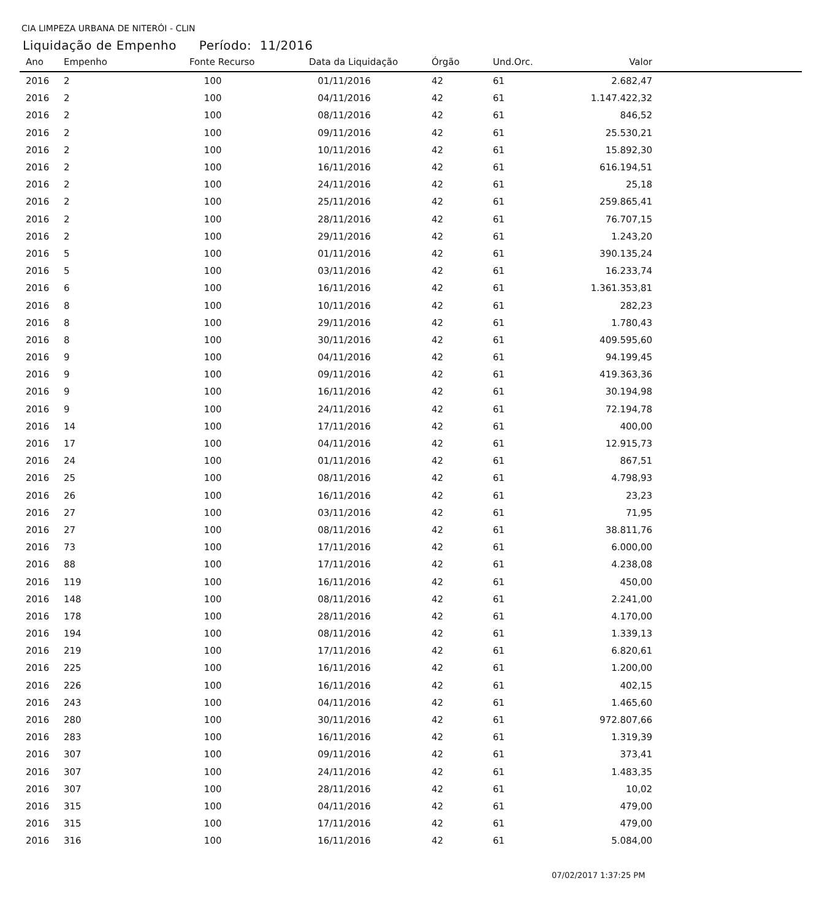CIA LIMPEZA URBANA DE NITERÓI - CLIN
Liquidação de Empenho Período: 11/2016
| Ano | Empenho | Fonte Recurso | Data da Liquidação | Órgão | Und.Orc. | Valor | |
| --- | --- | --- | --- | --- | --- | --- | --- |
| 2016 | 2 | 100 | 01/11/2016 | 42 | 61 | 2.682,47 | |
| 2016 | 2 | 100 | 04/11/2016 | 42 | 61 | 1.147.422,32 | |
| 2016 | 2 | 100 | 08/11/2016 | 42 | 61 | 846,52 | |
| 2016 | 2 | 100 | 09/11/2016 | 42 | 61 | 25.530,21 | |
| 2016 | 2 | 100 | 10/11/2016 | 42 | 61 | 15.892,30 | |
| 2016 | 2 | 100 | 16/11/2016 | 42 | 61 | 616.194,51 | |
| 2016 | 2 | 100 | 24/11/2016 | 42 | 61 | 25,18 | |
| 2016 | 2 | 100 | 25/11/2016 | 42 | 61 | 259.865,41 | |
| 2016 | 2 | 100 | 28/11/2016 | 42 | 61 | 76.707,15 | |
| 2016 | 2 | 100 | 29/11/2016 | 42 | 61 | 1.243,20 | |
| 2016 | 5 | 100 | 01/11/2016 | 42 | 61 | 390.135,24 | |
| 2016 | 5 | 100 | 03/11/2016 | 42 | 61 | 16.233,74 | |
| 2016 | 6 | 100 | 16/11/2016 | 42 | 61 | 1.361.353,81 | |
| 2016 | 8 | 100 | 10/11/2016 | 42 | 61 | 282,23 | |
| 2016 | 8 | 100 | 29/11/2016 | 42 | 61 | 1.780,43 | |
| 2016 | 8 | 100 | 30/11/2016 | 42 | 61 | 409.595,60 | |
| 2016 | 9 | 100 | 04/11/2016 | 42 | 61 | 94.199,45 | |
| 2016 | 9 | 100 | 09/11/2016 | 42 | 61 | 419.363,36 | |
| 2016 | 9 | 100 | 16/11/2016 | 42 | 61 | 30.194,98 | |
| 2016 | 9 | 100 | 24/11/2016 | 42 | 61 | 72.194,78 | |
| 2016 | 14 | 100 | 17/11/2016 | 42 | 61 | 400,00 | |
| 2016 | 17 | 100 | 04/11/2016 | 42 | 61 | 12.915,73 | |
| 2016 | 24 | 100 | 01/11/2016 | 42 | 61 | 867,51 | |
| 2016 | 25 | 100 | 08/11/2016 | 42 | 61 | 4.798,93 | |
| 2016 | 26 | 100 | 16/11/2016 | 42 | 61 | 23,23 | |
| 2016 | 27 | 100 | 03/11/2016 | 42 | 61 | 71,95 | |
| 2016 | 27 | 100 | 08/11/2016 | 42 | 61 | 38.811,76 | |
| 2016 | 73 | 100 | 17/11/2016 | 42 | 61 | 6.000,00 | |
| 2016 | 88 | 100 | 17/11/2016 | 42 | 61 | 4.238,08 | |
| 2016 | 119 | 100 | 16/11/2016 | 42 | 61 | 450,00 | |
| 2016 | 148 | 100 | 08/11/2016 | 42 | 61 | 2.241,00 | |
| 2016 | 178 | 100 | 28/11/2016 | 42 | 61 | 4.170,00 | |
| 2016 | 194 | 100 | 08/11/2016 | 42 | 61 | 1.339,13 | |
| 2016 | 219 | 100 | 17/11/2016 | 42 | 61 | 6.820,61 | |
| 2016 | 225 | 100 | 16/11/2016 | 42 | 61 | 1.200,00 | |
| 2016 | 226 | 100 | 16/11/2016 | 42 | 61 | 402,15 | |
| 2016 | 243 | 100 | 04/11/2016 | 42 | 61 | 1.465,60 | |
| 2016 | 280 | 100 | 30/11/2016 | 42 | 61 | 972.807,66 | |
| 2016 | 283 | 100 | 16/11/2016 | 42 | 61 | 1.319,39 | |
| 2016 | 307 | 100 | 09/11/2016 | 42 | 61 | 373,41 | |
| 2016 | 307 | 100 | 24/11/2016 | 42 | 61 | 1.483,35 | |
| 2016 | 307 | 100 | 28/11/2016 | 42 | 61 | 10,02 | |
| 2016 | 315 | 100 | 04/11/2016 | 42 | 61 | 479,00 | |
| 2016 | 315 | 100 | 17/11/2016 | 42 | 61 | 479,00 | |
| 2016 | 316 | 100 | 16/11/2016 | 42 | 61 | 5.084,00 | |
07/02/2017 1:37:25 PM